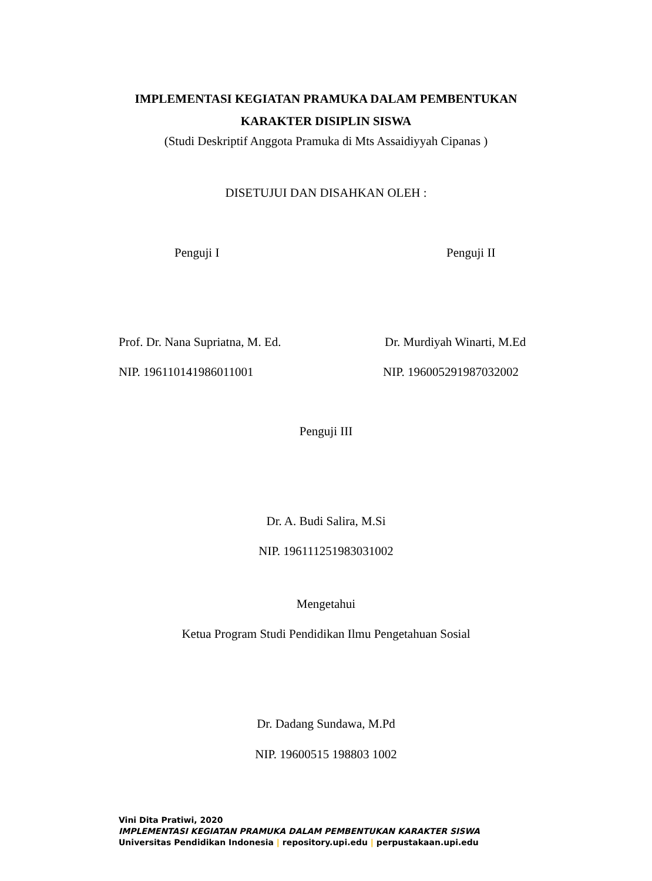IMPLEMENTASI KEGIATAN PRAMUKA DALAM PEMBENTUKAN
KARAKTER DISIPLIN SISWA
(Studi Deskriptif Anggota Pramuka di Mts Assaidiyyah Cipanas )
DISETUJUI DAN DISAHKAN OLEH :
Penguji I Penguji II
Prof. Dr. Nana Supriatna, M. Ed.
Dr. Murdiyah Winarti, M.Ed
NIP. 196110141986011001 NIP. 196005291987032002
Penguji III
Dr. A. Budi Salira, M.Si
NIP. 196111251983031002
Mengetahui
Ketua Program Studi Pendidikan Ilmu Pengetahuan Sosial
Dr. Dadang Sundawa, M.Pd
NIP. 19600515 198803 1002
Vini Dita Pratiwi, 2020
IMPLEMENTASI KEGIATAN PRAMUKA DALAM PEMBENTUKAN KARAKTER SISWA
Universitas Pendidikan Indonesia | repository.upi.edu | perpustakaan.upi.edu